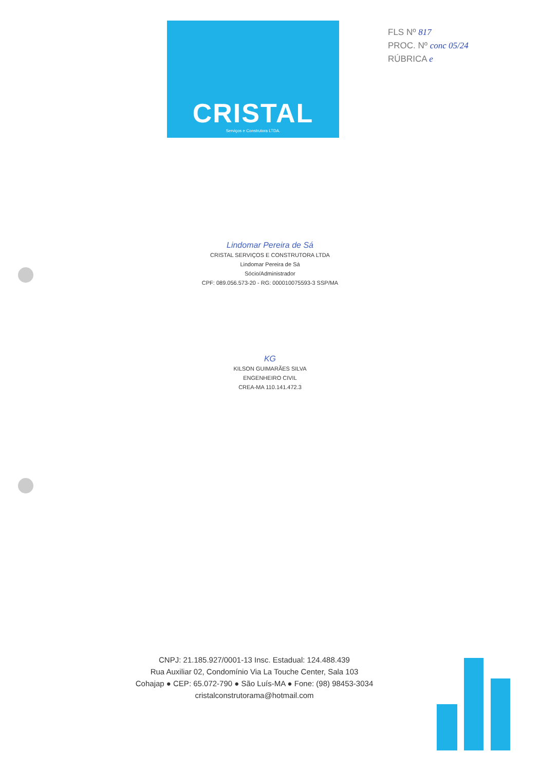CRISTAL
Serviços e Construtora LTDA.
FLS Nº 817
PROC. Nº conc 05/24
RÚBRICA e
Lindomar Pereira de Sá
CRISTAL SERVIÇOS E CONSTRUTORA LTDA
Lindomar Pereira de Sá
Sócio/Administrador
CPF: 089.056.573-20 - RG: 000010075593-3 SSP/MA
KG
KILSON GUIMARÃES SILVA
ENGENHEIRO CIVIL
CREA-MA 110.141.472.3
CNPJ: 21.185.927/0001-13 Insc. Estadual: 124.488.439
Rua Auxiliar 02, Condomínio Via La Touche Center, Sala 103
Cohajap ● CEP: 65.072-790 ● São Luís-MA ● Fone: (98) 98453-3034
cristalconstrutorama@hotmail.com